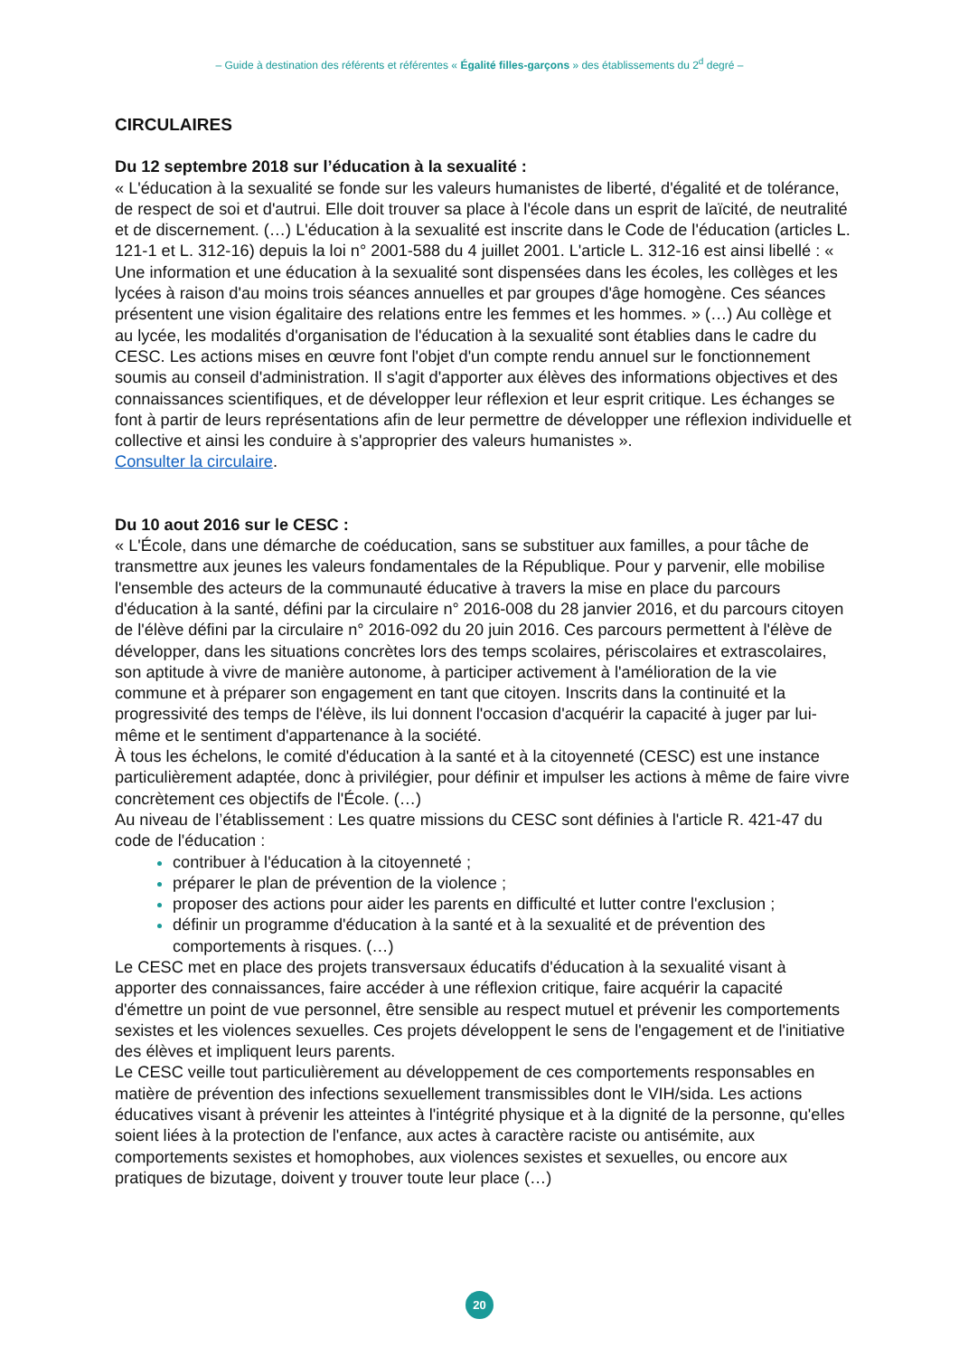– Guide à destination des référents et référentes « Égalité filles-garçons » des établissements du 2<sup>d</sup> degré –
CIRCULAIRES
Du 12 septembre 2018 sur l’éducation à la sexualité :
« L'éducation à la sexualité se fonde sur les valeurs humanistes de liberté, d'égalité et de tolérance, de respect de soi et d'autrui. Elle doit trouver sa place à l'école dans un esprit de laïcité, de neutralité et de discernement. (…) L'éducation à la sexualité est inscrite dans le Code de l'éducation (articles L. 121-1 et L. 312-16) depuis la loi n° 2001-588 du 4 juillet 2001. L'article L. 312-16 est ainsi libellé : « Une information et une éducation à la sexualité sont dispensées dans les écoles, les collèges et les lycées à raison d'au moins trois séances annuelles et par groupes d'âge homogène. Ces séances présentent une vision égalitaire des relations entre les femmes et les hommes. » (…) Au collège et au lycée, les modalités d'organisation de l'éducation à la sexualité sont établies dans le cadre du CESC. Les actions mises en œuvre font l'objet d'un compte rendu annuel sur le fonctionnement soumis au conseil d'administration. Il s'agit d'apporter aux élèves des informations objectives et des connaissances scientifiques, et de développer leur réflexion et leur esprit critique. Les échanges se font à partir de leurs représentations afin de leur permettre de développer une réflexion individuelle et collective et ainsi les conduire à s'approprier des valeurs humanistes ».
Consulter la circulaire.
Du 10 aout 2016 sur le CESC :
« L'École, dans une démarche de coéducation, sans se substituer aux familles, a pour tâche de transmettre aux jeunes les valeurs fondamentales de la République. Pour y parvenir, elle mobilise l'ensemble des acteurs de la communauté éducative à travers la mise en place du parcours d'éducation à la santé, défini par la circulaire n° 2016-008 du 28 janvier 2016, et du parcours citoyen de l'élève défini par la circulaire n° 2016-092 du 20 juin 2016. Ces parcours permettent à l'élève de développer, dans les situations concrètes lors des temps scolaires, périscolaires et extrascolaires, son aptitude à vivre de manière autonome, à participer activement à l'amélioration de la vie commune et à préparer son engagement en tant que citoyen. Inscrits dans la continuité et la progressivité des temps de l'élève, ils lui donnent l'occasion d'acquérir la capacité à juger par lui-même et le sentiment d'appartenance à la société.
À tous les échelons, le comité d'éducation à la santé et à la citoyenneté (CESC) est une instance particulièrement adaptée, donc à privilégier, pour définir et impulser les actions à même de faire vivre concrètement ces objectifs de l'École. (…)
Au niveau de l’établissement : Les quatre missions du CESC sont définies à l'article R. 421-47 du code de l'éducation :
contribuer à l'éducation à la citoyenneté ;
préparer le plan de prévention de la violence ;
proposer des actions pour aider les parents en difficulté et lutter contre l'exclusion ;
définir un programme d'éducation à la santé et à la sexualité et de prévention des comportements à risques. (…)
Le CESC met en place des projets transversaux éducatifs d'éducation à la sexualité visant à apporter des connaissances, faire accéder à une réflexion critique, faire acquérir la capacité d'émettre un point de vue personnel, être sensible au respect mutuel et prévenir les comportements sexistes et les violences sexuelles. Ces projets développent le sens de l'engagement et de l'initiative des élèves et impliquent leurs parents.
Le CESC veille tout particulièrement au développement de ces comportements responsables en matière de prévention des infections sexuellement transmissibles dont le VIH/sida. Les actions éducatives visant à prévenir les atteintes à l'intégrité physique et à la dignité de la personne, qu'elles soient liées à la protection de l'enfance, aux actes à caractère raciste ou antisémite, aux comportements sexistes et homophobes, aux violences sexistes et sexuelles, ou encore aux pratiques de bizutage, doivent y trouver toute leur place (…)
20